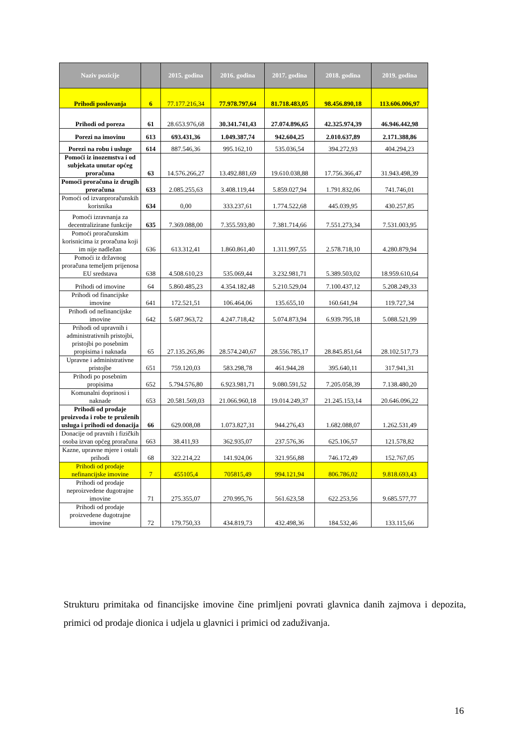| Naziv pozicije | | 2015. godina | 2016. godina | 2017. godina | 2018. godina | 2019. godina |
| --- | --- | --- | --- | --- | --- | --- |
| Prihodi poslovanja | 6 | 77.177.216,34 | 77.978.797,64 | 81.718.483,05 | 98.456.890,18 | 113.606.006,97 |
| Prihodi od poreza | 61 | 28.653.976,68 | 30.341.741,43 | 27.074.896,65 | 42.325.974,39 | 46.946.442,98 |
| Porezi na imovinu | 613 | 693.431,36 | 1.049.387,74 | 942.604,25 | 2.010.637,89 | 2.171.388,86 |
| Porezi na robu i usluge | 614 | 887.546,36 | 995.162,10 | 535.036,54 | 394.272,93 | 404.294,23 |
| Pomoći iz inozemstva i od subjekata unutar općeg proračuna | 63 | 14.576.266,27 | 13.492.881,69 | 19.610.038,88 | 17.756.366,47 | 31.943.498,39 |
| Pomoći proračuna iz drugih proračuna | 633 | 2.085.255,63 | 3.408.119,44 | 5.859.027,94 | 1.791.832,06 | 741.746,01 |
| Pomoći od izvanproračunskih korisnika | 634 | 0,00 | 333.237,61 | 1.774.522,68 | 445.039,95 | 430.257,85 |
| Pomoći izravnanja za decentralizirane funkcije | 635 | 7.369.088,00 | 7.355.593,80 | 7.381.714,66 | 7.551.273,34 | 7.531.003,95 |
| Pomoći proračunskim korisnicima iz proračuna koji im nije nadležan | 636 | 613.312,41 | 1.860.861,40 | 1.311.997,55 | 2.578.718,10 | 4.280.879,94 |
| Pomoći iz državnog proračuna temeljem prijenosa EU sredstava | 638 | 4.508.610,23 | 535.069,44 | 3.232.981,71 | 5.389.503,02 | 18.959.610,64 |
| Prihodi od imovine | 64 | 5.860.485,23 | 4.354.182,48 | 5.210.529,04 | 7.100.437,12 | 5.208.249,33 |
| Prihodi od financijske imovine | 641 | 172.521,51 | 106.464,06 | 135.655,10 | 160.641,94 | 119.727,34 |
| Prihodi od nefinancijske imovine | 642 | 5.687.963,72 | 4.247.718,42 | 5.074.873,94 | 6.939.795,18 | 5.088.521,99 |
| Prihodi od upravnih i administrativnih pristojbi, pristojbi po posebnim propisima i naknada | 65 | 27.135.265,86 | 28.574.240,67 | 28.556.785,17 | 28.845.851,64 | 28.102.517,73 |
| Upravne i administrativne pristojbe | 651 | 759.120,03 | 583.298,78 | 461.944,28 | 395.640,11 | 317.941,31 |
| Prihodi po posebnim propisima | 652 | 5.794.576,80 | 6.923.981,71 | 9.080.591,52 | 7.205.058,39 | 7.138.480,20 |
| Komunalni doprinosi i naknade | 653 | 20.581.569,03 | 21.066.960,18 | 19.014.249,37 | 21.245.153,14 | 20.646.096,22 |
| Prihodi od prodaje proizvoda i robe te pruženih usluga i prihodi od donacija | 66 | 629.008,08 | 1.073.827,31 | 944.276,43 | 1.682.088,07 | 1.262.531,49 |
| Donacije od pravnih i fizičkih osoba izvan općeg proračuna | 663 | 38.411,93 | 362.935,07 | 237.576,36 | 625.106,57 | 121.578,82 |
| Kazne, upravne mjere i ostali prihodi | 68 | 322.214,22 | 141.924,06 | 321.956,88 | 746.172,49 | 152.767,05 |
| Prihodi od prodaje nefinancijske imovine | 7 | 455105,4 | 705815,49 | 994.121,94 | 806.786,02 | 9.818.693,43 |
| Prihodi od prodaje neproizvedene dugotrajne imovine | 71 | 275.355,07 | 270.995,76 | 561.623,58 | 622.253,56 | 9.685.577,77 |
| Prihodi od prodaje proizvedene dugotrajne imovine | 72 | 179.750,33 | 434.819,73 | 432.498,36 | 184.532,46 | 133.115,66 |
Strukturu primitaka od financijske imovine čine primljeni povrati glavnica danih zajmova i depozita, primici od prodaje dionica i udjela u glavnici i primici od zaduživanja.
16